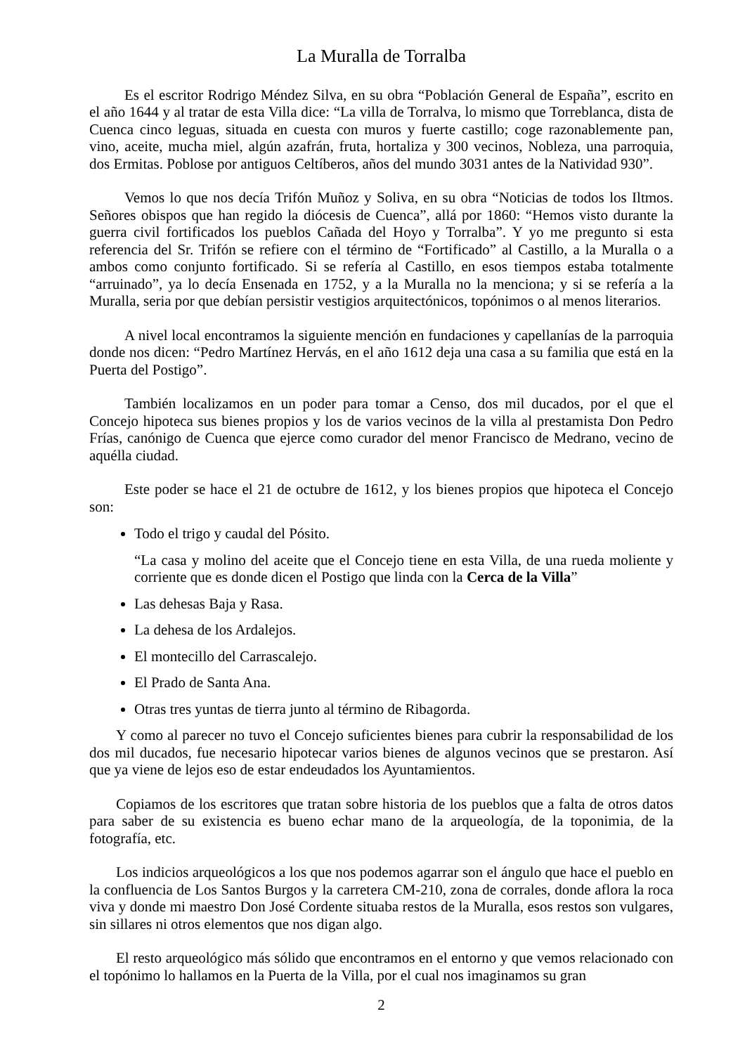La Muralla de Torralba
Es el escritor Rodrigo Méndez Silva, en su obra “Población General de España”, escrito en el año 1644 y al tratar de esta Villa dice: “La villa de Torralva, lo mismo que Torreblanca, dista de Cuenca cinco leguas, situada en cuesta con muros y fuerte castillo; coge razonablemente pan, vino, aceite, mucha miel, algún azafrán, fruta, hortaliza y 300 vecinos, Nobleza, una parroquia, dos Ermitas. Poblose por antiguos Celtíberos, años del mundo 3031 antes de la Natividad 930”.
Vemos lo que nos decía Trifón Muñoz y Soliva, en su obra “Noticias de todos los Iltmos. Señores obispos que han regido la diócesis de Cuenca”, allá por 1860: “Hemos visto durante la guerra civil fortificados los pueblos Cañada del Hoyo y Torralba”. Y yo me pregunto si esta referencia del Sr. Trifón se refiere con el término de “Fortificado” al Castillo, a la Muralla o a ambos como conjunto fortificado. Si se refería al Castillo, en esos tiempos estaba totalmente “arruinado”, ya lo decía Ensenada en 1752, y a la Muralla no la menciona; y si se refería a la Muralla, seria por que debían persistir vestigios arquitectónicos, topónimos o al menos literarios.
A nivel local encontramos la siguiente mención en fundaciones y capellanías de la parroquia donde nos dicen: “Pedro Martínez Hervás, en el año 1612 deja una casa a su familia que está en la Puerta del Postigo”.
También localizamos en un poder para tomar a Censo, dos mil ducados, por el que el Concejo hipoteca sus bienes propios y los de varios vecinos de la villa al prestamista Don Pedro Frías, canónigo de Cuenca que ejerce como curador del menor Francisco de Medrano, vecino de aquélla ciudad.
Este poder se hace el 21 de octubre de 1612, y los bienes propios que hipoteca el Concejo son:
Todo el trigo y caudal del Pósito.
“La casa y molino del aceite que el Concejo tiene en esta Villa, de una rueda moliente y corriente que es donde dicen el Postigo que linda con la Cerca de la Villa”
Las dehesas Baja y Rasa.
La dehesa de los Ardalejos.
El montecillo del Carrascalejo.
El Prado de Santa Ana.
Otras tres yuntas de tierra junto al término de Ribagorda.
Y como al parecer no tuvo el Concejo suficientes bienes para cubrir la responsabilidad de los dos mil ducados, fue necesario hipotecar varios bienes de algunos vecinos que se prestaron. Así que ya viene de lejos eso de estar endeudados los Ayuntamientos.
Copiamos de los escritores que tratan sobre historia de los pueblos que a falta de otros datos para saber de su existencia es bueno echar mano de la arqueología, de la toponimia, de la fotografía, etc.
Los indicios arqueológicos a los que nos podemos agarrar son el ángulo que hace el pueblo en la confluencia de Los Santos Burgos y la carretera CM-210, zona de corrales, donde aflora la roca viva y donde mi maestro Don José Cordente situaba restos de la Muralla, esos restos son vulgares, sin sillares ni otros elementos que nos digan algo.
El resto arqueológico más sólido que encontramos en el entorno y que vemos relacionado con el topónimo lo hallamos en la Puerta de la Villa, por el cual nos imaginamos su gran
2